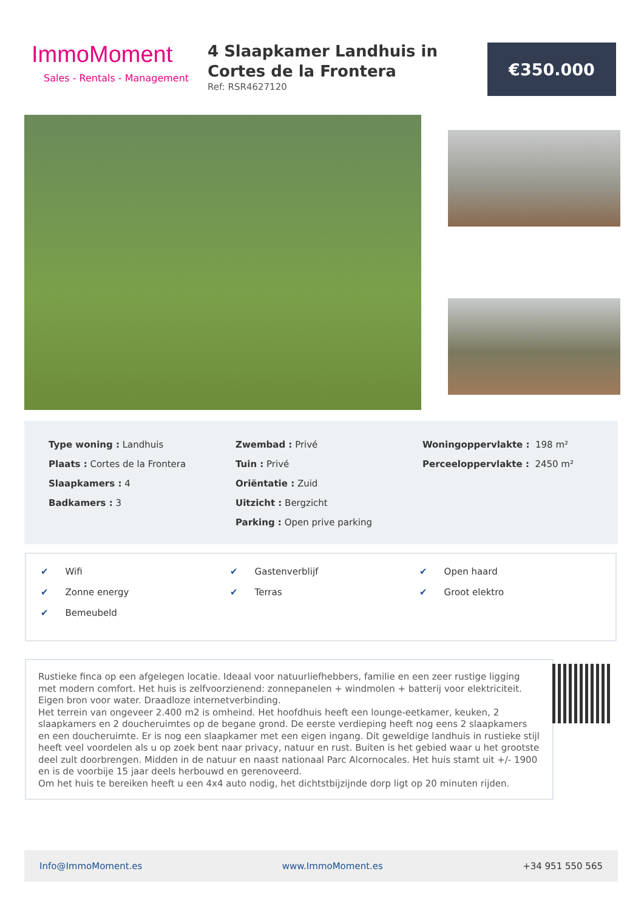ImmoMoment
Sales - Rentals - Management
4 Slaapkamer Landhuis in Cortes de la Frontera
Ref: RSR4627120
€350.000
Type woning : Landhuis
Plaats : Cortes de la Frontera
Slaapkamers : 4
Badkamers : 3
Zwembad : Privé
Tuin : Privé
Oriëntatie : Zuid
Uitzicht : Bergzicht
Parking : Open prive parking
Woningoppervlakte : 198 m²
Perceeloppervlakte : 2450 m²
✔ Wifi
✔ Zonne energy
✔ Bemeubeld
✔ Gastenverblijf
✔ Terras
✔ Open haard
✔ Groot elektro
Rustieke finca op een afgelegen locatie. Ideaal voor natuurliefhebbers, familie en een zeer rustige ligging met modern comfort. Het huis is zelfvoorzienend: zonnepanelen + windmolen + batterij voor elektriciteit. Eigen bron voor water. Draadloze internetverbinding.
Het terrein van ongeveer 2.400 m2 is omheind. Het hoofdhuis heeft een lounge-eetkamer, keuken, 2 slaapkamers en 2 doucheruimtes op de begane grond. De eerste verdieping heeft nog eens 2 slaapkamers en een doucheruimte. Er is nog een slaapkamer met een eigen ingang. Dit geweldige landhuis in rustieke stijl heeft veel voordelen als u op zoek bent naar privacy, natuur en rust. Buiten is het gebied waar u het grootste deel zult doorbrengen. Midden in de natuur en naast nationaal Parc Alcornocales. Het huis stamt uit +/- 1900 en is de voorbije 15 jaar deels herbouwd en gerenoveerd.
Om het huis te bereiken heeft u een 4x4 auto nodig, het dichtstbijzijnde dorp ligt op 20 minuten rijden.
Info@ImmoMoment.es www.ImmoMoment.es +34 951 550 565